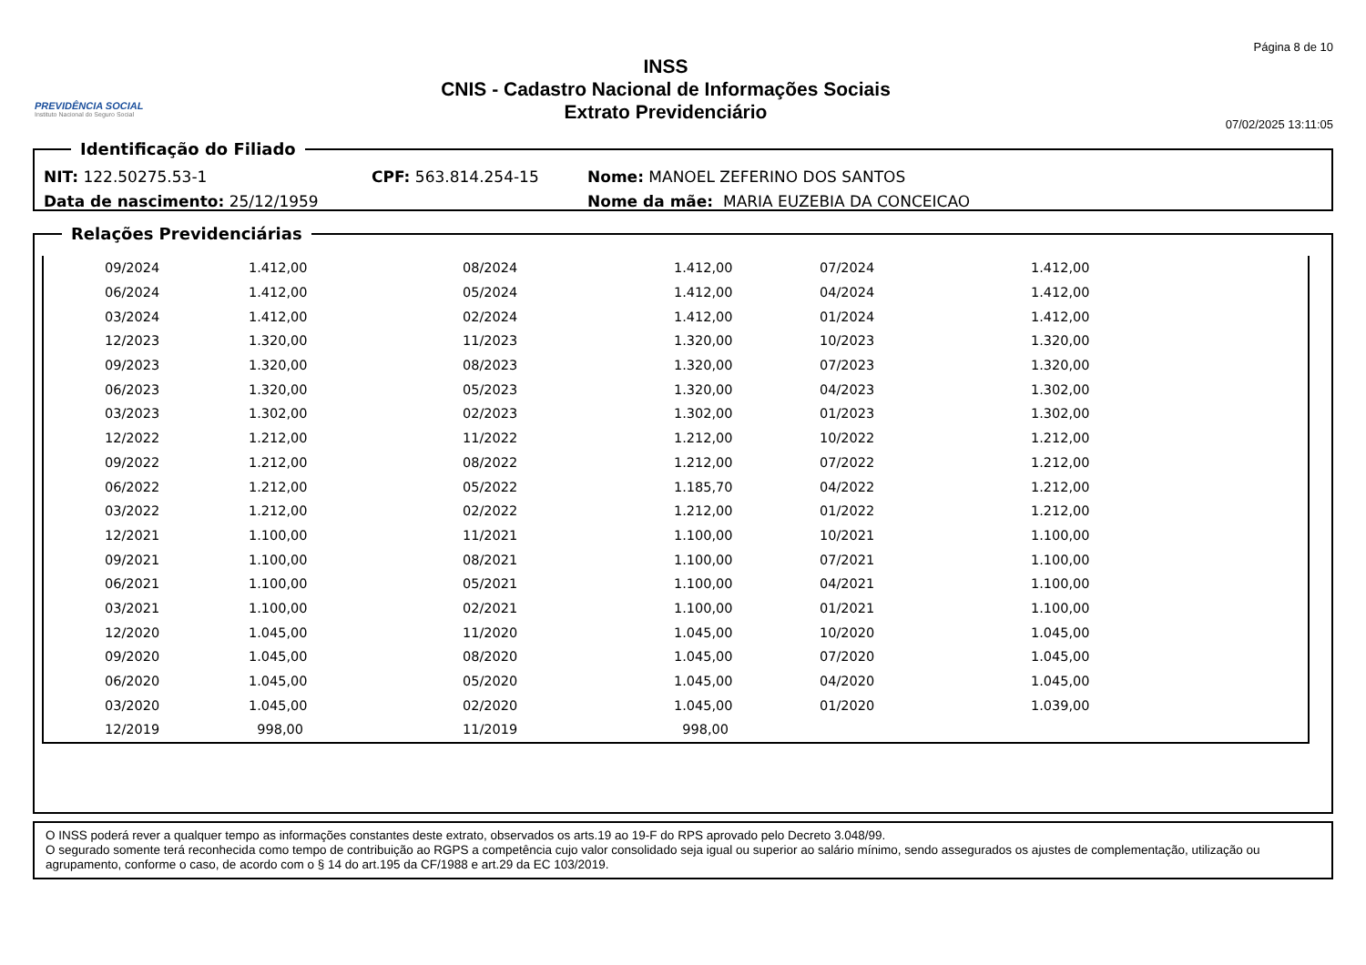PREVIDÊNCIA SOCIAL
Instituto Nacional do Seguro Social
INSS
CNIS - Cadastro Nacional de Informações Sociais
Extrato Previdenciário
Página 8 de 10
07/02/2025 13:11:05
Identificação do Filiado
NIT: 122.50275.53-1 CPF: 563.814.254-15 Nome: MANOEL ZEFERINO DOS SANTOS
Data de nascimento: 25/12/1959 Nome da mãe: MARIA EUZEBIA DA CONCEICAO
Relações Previdenciárias
| | 09/2024 | 1.412,00 | 08/2024 | 1.412,00 | 07/2024 | 1.412,00 | |
| | 06/2024 | 1.412,00 | 05/2024 | 1.412,00 | 04/2024 | 1.412,00 | |
| | 03/2024 | 1.412,00 | 02/2024 | 1.412,00 | 01/2024 | 1.412,00 | |
| | 12/2023 | 1.320,00 | 11/2023 | 1.320,00 | 10/2023 | 1.320,00 | |
| | 09/2023 | 1.320,00 | 08/2023 | 1.320,00 | 07/2023 | 1.320,00 | |
| | 06/2023 | 1.320,00 | 05/2023 | 1.320,00 | 04/2023 | 1.302,00 | |
| | 03/2023 | 1.302,00 | 02/2023 | 1.302,00 | 01/2023 | 1.302,00 | |
| | 12/2022 | 1.212,00 | 11/2022 | 1.212,00 | 10/2022 | 1.212,00 | |
| | 09/2022 | 1.212,00 | 08/2022 | 1.212,00 | 07/2022 | 1.212,00 | |
| | 06/2022 | 1.212,00 | 05/2022 | 1.185,70 | 04/2022 | 1.212,00 | |
| | 03/2022 | 1.212,00 | 02/2022 | 1.212,00 | 01/2022 | 1.212,00 | |
| | 12/2021 | 1.100,00 | 11/2021 | 1.100,00 | 10/2021 | 1.100,00 | |
| | 09/2021 | 1.100,00 | 08/2021 | 1.100,00 | 07/2021 | 1.100,00 | |
| | 06/2021 | 1.100,00 | 05/2021 | 1.100,00 | 04/2021 | 1.100,00 | |
| | 03/2021 | 1.100,00 | 02/2021 | 1.100,00 | 01/2021 | 1.100,00 | |
| | 12/2020 | 1.045,00 | 11/2020 | 1.045,00 | 10/2020 | 1.045,00 | |
| | 09/2020 | 1.045,00 | 08/2020 | 1.045,00 | 07/2020 | 1.045,00 | |
| | 06/2020 | 1.045,00 | 05/2020 | 1.045,00 | 04/2020 | 1.045,00 | |
| | 03/2020 | 1.045,00 | 02/2020 | 1.045,00 | 01/2020 | 1.039,00 | |
| | 12/2019 | 998,00 | 11/2019 | 998,00 | | | |
O INSS poderá rever a qualquer tempo as informações constantes deste extrato, observados os arts.19 ao 19-F do RPS aprovado pelo Decreto 3.048/99.
O segurado somente terá reconhecida como tempo de contribuição ao RGPS a competência cujo valor consolidado seja igual ou superior ao salário mínimo, sendo assegurados os ajustes de complementação, utilização ou agrupamento, conforme o caso, de acordo com o § 14 do art.195 da CF/1988 e art.29 da EC 103/2019.